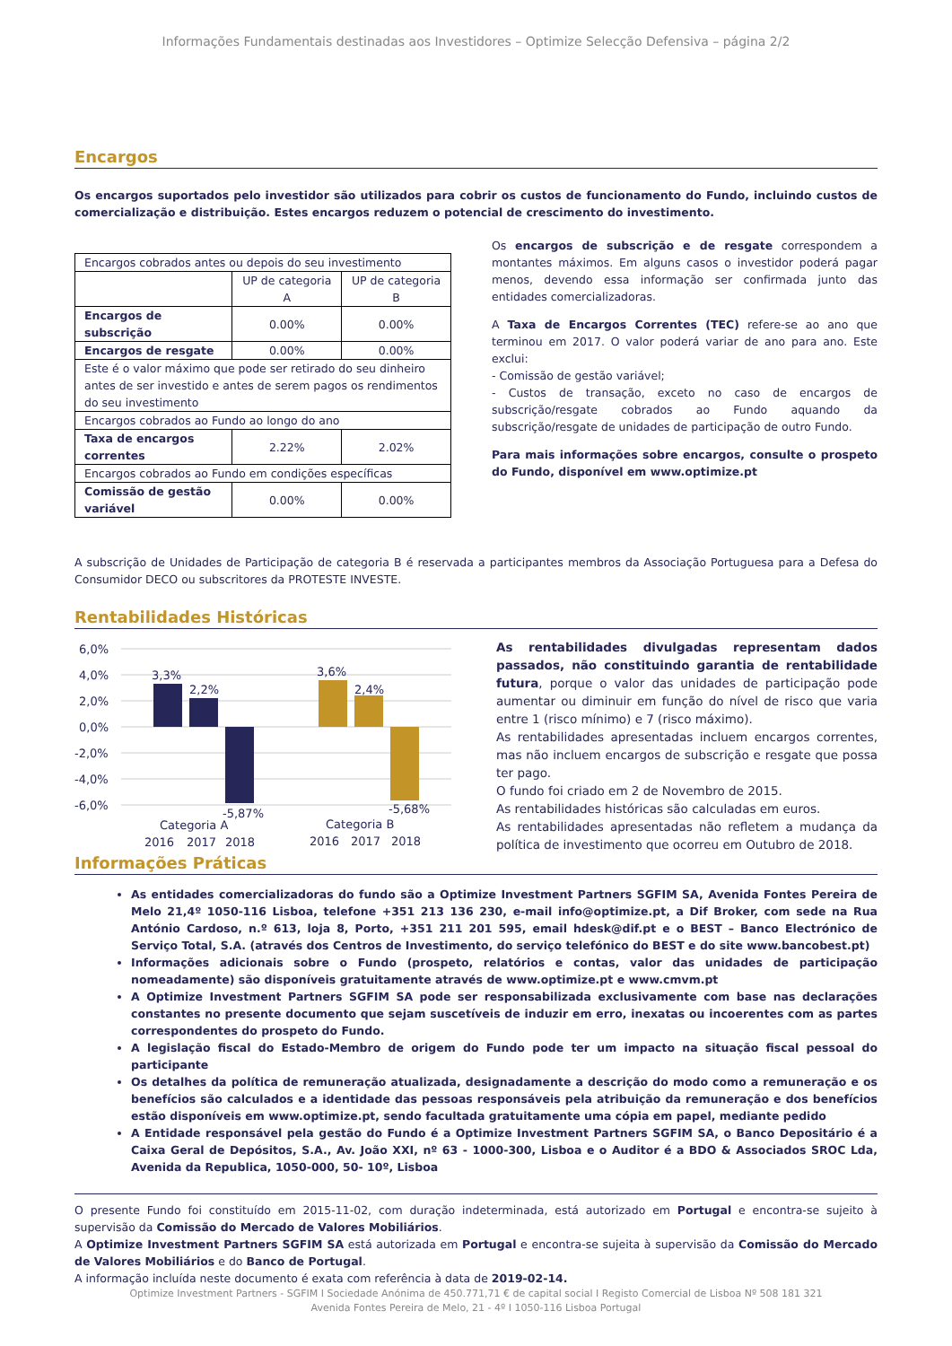Informações Fundamentais destinadas aos Investidores – Optimize Selecção Defensiva – página 2/2
Encargos
Os encargos suportados pelo investidor são utilizados para cobrir os custos de funcionamento do Fundo, incluindo custos de comercialização e distribuição. Estes encargos reduzem o potencial de crescimento do investimento.
| Encargos cobrados antes ou depois do seu investimento | | |
| | UP de categoria A | UP de categoria B |
| Encargos de subscrição | 0.00% | 0.00% |
| Encargos de resgate | 0.00% | 0.00% |
| Este é o valor máximo que pode ser retirado do seu dinheiro antes de ser investido e antes de serem pagos os rendimentos do seu investimento | | |
| Encargos cobrados ao Fundo ao longo do ano | | |
| Taxa de encargos correntes | 2.22% | 2.02% |
| Encargos cobrados ao Fundo em condições específicas | | |
| Comissão de gestão variável | 0.00% | 0.00% |
Os encargos de subscrição e de resgate correspondem a montantes máximos. Em alguns casos o investidor poderá pagar menos, devendo essa informação ser confirmada junto das entidades comercializadoras.
A Taxa de Encargos Correntes (TEC) refere-se ao ano que terminou em 2017. O valor poderá variar de ano para ano. Este exclui:
- Comissão de gestão variável;
- Custos de transação, exceto no caso de encargos de subscrição/resgate cobrados ao Fundo aquando da subscrição/resgate de unidades de participação de outro Fundo.
Para mais informações sobre encargos, consulte o prospeto do Fundo, disponível em www.optimize.pt
A subscrição de Unidades de Participação de categoria B é reservada a participantes membros da Associação Portuguesa para a Defesa do Consumidor DECO ou subscritores da PROTESTE INVESTE.
Rentabilidades Históricas
6,0%
4,0%
2,0%
0,0%
-2,0%
-4,0%
-6,0%
3,3%
2,2%
-5,87%
3,6%
2,4%
-5,68%
Categoria A
Categoria B
2016
2017
2018
2016
2017
2018
As rentabilidades divulgadas representam dados passados, não constituindo garantia de rentabilidade futura, porque o valor das unidades de participação pode aumentar ou diminuir em função do nível de risco que varia entre 1 (risco mínimo) e 7 (risco máximo).
As rentabilidades apresentadas incluem encargos correntes, mas não incluem encargos de subscrição e resgate que possa ter pago.
O fundo foi criado em 2 de Novembro de 2015.
As rentabilidades históricas são calculadas em euros.
As rentabilidades apresentadas não refletem a mudança da política de investimento que ocorreu em Outubro de 2018.
Informações Práticas
As entidades comercializadoras do fundo são a Optimize Investment Partners SGFIM SA, Avenida Fontes Pereira de Melo 21,4º 1050-116 Lisboa, telefone +351 213 136 230, e-mail info@optimize.pt, a Dif Broker, com sede na Rua António Cardoso, n.º 613, loja 8, Porto, +351 211 201 595, email hdesk@dif.pt e o BEST – Banco Electrónico de Serviço Total, S.A. (através dos Centros de Investimento, do serviço telefónico do BEST e do site www.bancobest.pt)
Informações adicionais sobre o Fundo (prospeto, relatórios e contas, valor das unidades de participação nomeadamente) são disponíveis gratuitamente através de www.optimize.pt e www.cmvm.pt
A Optimize Investment Partners SGFIM SA pode ser responsabilizada exclusivamente com base nas declarações constantes no presente documento que sejam suscetíveis de induzir em erro, inexatas ou incoerentes com as partes correspondentes do prospeto do Fundo.
A legislação fiscal do Estado-Membro de origem do Fundo pode ter um impacto na situação fiscal pessoal do participante
Os detalhes da política de remuneração atualizada, designadamente a descrição do modo como a remuneração e os benefícios são calculados e a identidade das pessoas responsáveis pela atribuição da remuneração e dos benefícios estão disponíveis em www.optimize.pt, sendo facultada gratuitamente uma cópia em papel, mediante pedido
A Entidade responsável pela gestão do Fundo é a Optimize Investment Partners SGFIM SA, o Banco Depositário é a Caixa Geral de Depósitos, S.A., Av. João XXI, nº 63 - 1000-300, Lisboa e o Auditor é a BDO & Associados SROC Lda, Avenida da Republica, 1050-000, 50- 10º, Lisboa
O presente Fundo foi constituído em 2015-11-02, com duração indeterminada, está autorizado em Portugal e encontra-se sujeito à supervisão da Comissão do Mercado de Valores Mobiliários.
A Optimize Investment Partners SGFIM SA está autorizada em Portugal e encontra-se sujeita à supervisão da Comissão do Mercado de Valores Mobiliários e do Banco de Portugal.
A informação incluída neste documento é exata com referência à data de 2019-02-14.
Optimize Investment Partners - SGFIM I Sociedade Anónima de 450.771,71 € de capital social I Registo Comercial de Lisboa Nº 508 181 321
Avenida Fontes Pereira de Melo, 21 - 4º I 1050-116 Lisboa Portugal